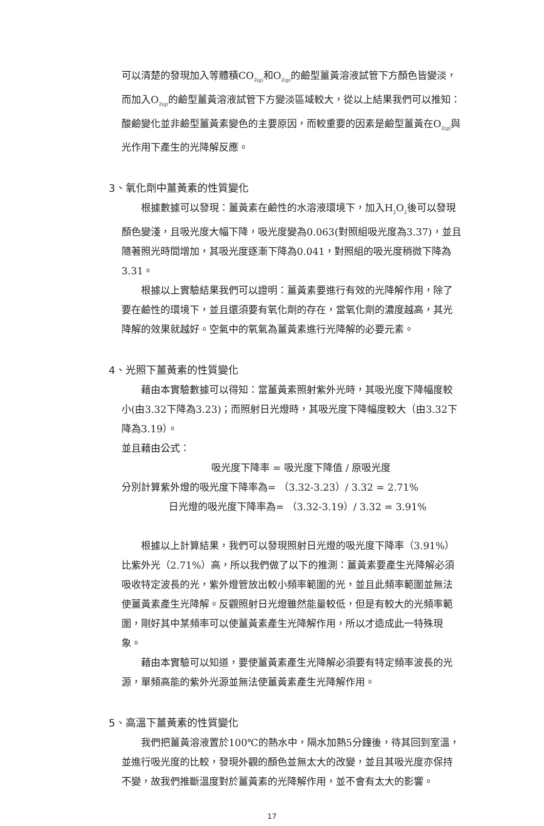可以清楚的發現加入等體積CO<sub>2(g)</sub>和O<sub>2(g)</sub>的鹼型薑黃溶液試管下方顏色皆變淡，而加入O<sub>2(g)</sub>的鹼型薑黃溶液試管下方變淡區域較大，從以上結果我們可以推知：酸鹼變化並非鹼型薑黃素變色的主要原因，而較重要的因素是鹼型薑黃在O<sub>2(g)</sub>與光作用下產生的光降解反應。
3、氧化劑中薑黃素的性質變化
根據數據可以發現：薑黃素在鹼性的水溶液環境下，加入H<sub>2</sub>O<sub>2</sub>後可以發現顏色變淺，且吸光度大幅下降，吸光度變為0.063(對照組吸光度為3.37)，並且隨著照光時間增加，其吸光度逐漸下降為0.041，對照組的吸光度稍微下降為3.31。
根據以上實驗結果我們可以證明：薑黃素要進行有效的光降解作用，除了要在鹼性的環境下，並且還須要有氧化劑的存在，當氧化劑的濃度越高，其光降解的效果就越好。空氣中的氧氣為薑黃素進行光降解的必要元素。
4、光照下薑黃素的性質變化
藉由本實驗數據可以得知：當薑黃素照射紫外光時，其吸光度下降幅度較小(由3.32下降為3.23)；而照射日光燈時，其吸光度下降幅度較大（由3.32下降為3.19）。
並且藉由公式：
吸光度下降率 = 吸光度下降值 / 原吸光度
分別計算紫外燈的吸光度下降率為= （3.32-3.23）/ 3.32 = 2.71%
日光燈的吸光度下降率為= （3.32-3.19）/ 3.32 = 3.91%
根據以上計算結果，我們可以發現照射日光燈的吸光度下降率（3.91%）比紫外光（2.71%）高，所以我們做了以下的推測：薑黃素要產生光降解必須吸收特定波長的光，紫外燈管放出較小頻率範圍的光，並且此頻率範圍並無法使薑黃素產生光降解。反觀照射日光燈雖然能量較低，但是有較大的光頻率範圍，剛好其中某頻率可以使薑黃素產生光降解作用，所以才造成此一特殊現象。
藉由本實驗可以知道，要使薑黃素產生光降解必須要有特定頻率波長的光源，單頻高能的紫外光源並無法使薑黃素產生光降解作用。
5、高溫下薑黃素的性質變化
我們把薑黃溶液置於100℃的熱水中，隔水加熱5分鐘後，待其回到室溫，並進行吸光度的比較，發現外觀的顏色並無太大的改變，並且其吸光度亦保持不變，故我們推斷溫度對於薑黃素的光降解作用，並不會有太大的影響。
17